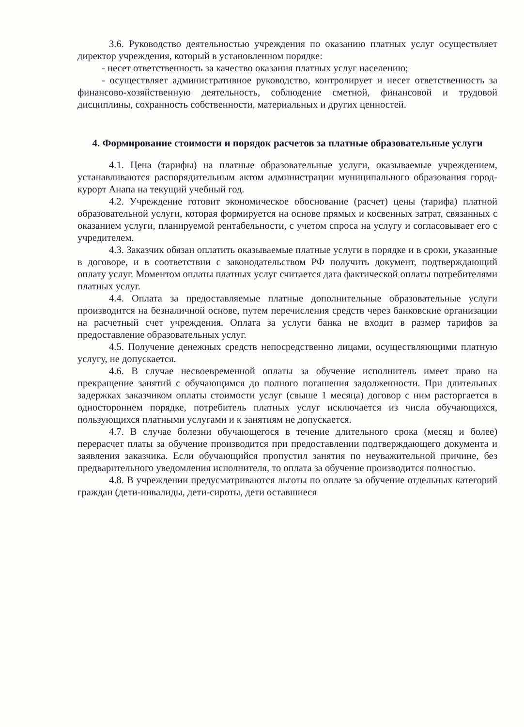3.6. Руководство деятельностью учреждения по оказанию платных услуг осуществляет директор учреждения, который в установленном порядке:
- несет ответственность за качество оказания платных услуг населению;
- осуществляет административное руководство, контролирует и несет ответственность за финансово-хозяйственную деятельность, соблюдение сметной, финансовой и трудовой дисциплины, сохранность собственности, материальных и других ценностей.
4. Формирование стоимости и порядок расчетов за платные образовательные услуги
4.1. Цена (тарифы) на платные образовательные услуги, оказываемые учреждением, устанавливаются распорядительным актом администрации муниципального образования город-курорт Анапа на текущий учебный год.
4.2. Учреждение готовит экономическое обоснование (расчет) цены (тарифа) платной образовательной услуги, которая формируется на основе прямых и косвенных затрат, связанных с оказанием услуги, планируемой рентабельности, с учетом спроса на услугу и согласовывает его с учредителем.
4.3. Заказчик обязан оплатить оказываемые платные услуги в порядке и в сроки, указанные в договоре, и в соответствии с законодательством РФ получить документ, подтверждающий оплату услуг. Моментом оплаты платных услуг считается дата фактической оплаты потребителями платных услуг.
4.4. Оплата за предоставляемые платные дополнительные образовательные услуги производится на безналичной основе, путем перечисления средств через банковские организации на расчетный счет учреждения. Оплата за услуги банка не входит в размер тарифов за предоставление образовательных услуг.
4.5. Получение денежных средств непосредственно лицами, осуществляющими платную услугу, не допускается.
4.6. В случае несвоевременной оплаты за обучение исполнитель имеет право на прекращение занятий с обучающимся до полного погашения задолженности. При длительных задержках заказчиком оплаты стоимости услуг (свыше 1 месяца) договор с ним расторгается в одностороннем порядке, потребитель платных услуг исключается из числа обучающихся, пользующихся платными услугами и к занятиям не допускается.
4.7. В случае болезни обучающегося в течение длительного срока (месяц и более) перерасчет платы за обучение производится при предоставлении подтверждающего документа и заявления заказчика. Если обучающийся пропустил занятия по неуважительной причине, без предварительного уведомления исполнителя, то оплата за обучение производится полностью.
4.8. В учреждении предусматриваются льготы по оплате за обучение отдельных категорий граждан (дети-инвалиды, дети-сироты, дети оставшиеся